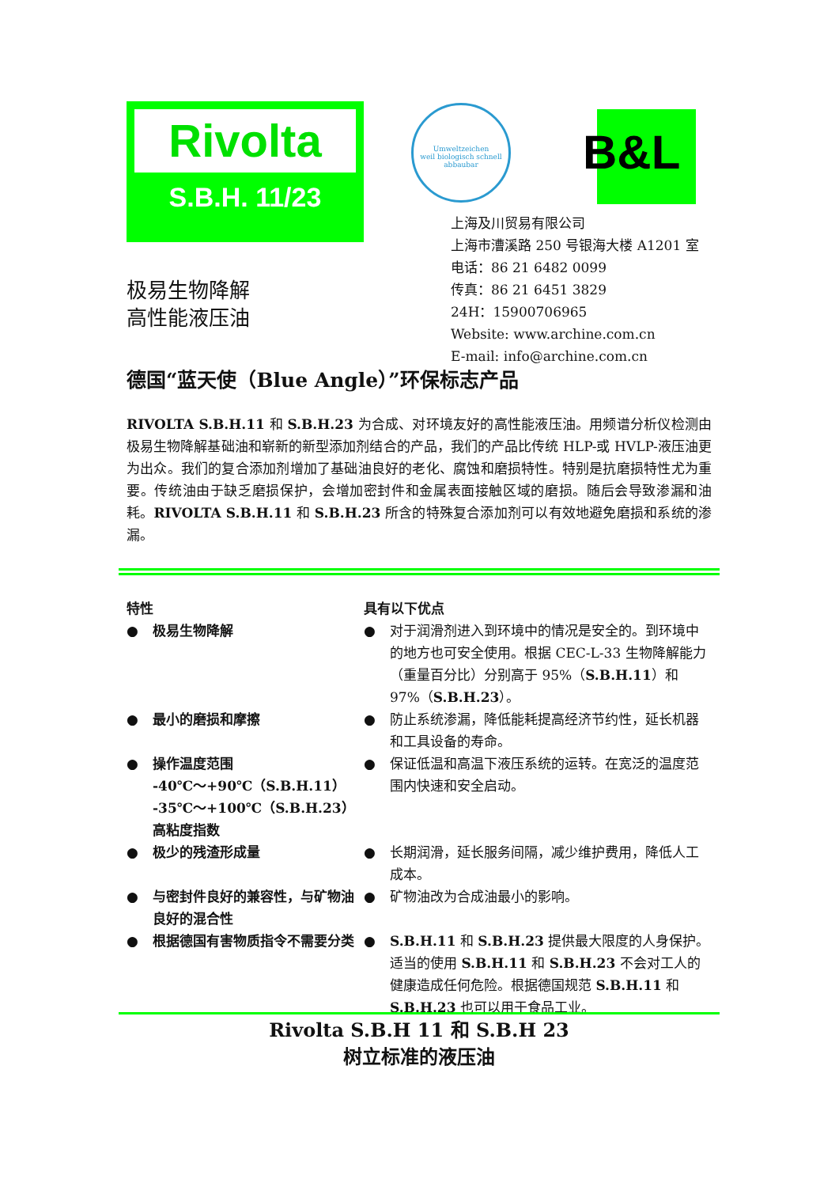Rivolta
S.B.H. 11/23
Umweltzeichen
weil biologisch schnell abbaubar
B&L
上海及川贸易有限公司
上海市漕溪路 250 号银海大楼 A1201 室
电话：86 21 6482 0099
传真：86 21 6451 3829
24H：15900706965
Website: www.archine.com.cn
E-mail: info@archine.com.cn
极易生物降解
高性能液压油
德国“蓝天使（Blue Angle）”环保标志产品
RIVOLTA S.B.H.11 和 S.B.H.23 为合成、对环境友好的高性能液压油。用频谱分析仪检测由极易生物降解基础油和崭新的新型添加剂结合的产品，我们的产品比传统 HLP-或 HVLP-液压油更为出众。我们的复合添加剂增加了基础油良好的老化、腐蚀和磨损特性。特别是抗磨损特性尤为重要。传统油由于缺乏磨损保护，会增加密封件和金属表面接触区域的磨损。随后会导致渗漏和油耗。RIVOLTA S.B.H.11 和 S.B.H.23 所含的特殊复合添加剂可以有效地避免磨损和系统的渗漏。
特性 具有以下优点
● 极易生物降解 ● 对于润滑剂进入到环境中的情况是安全的。到环境中的地方也可安全使用。根据 CEC-L-33 生物降解能力（重量百分比）分别高于 95%（S.B.H.11）和 97%（S.B.H.23）。
● 最小的磨损和摩擦 ● 防止系统渗漏，降低能耗提高经济节约性，延长机器和工具设备的寿命。
● 操作温度范围
-40℃～+90℃（S.B.H.11）
-35℃～+100℃（S.B.H.23）
高粘度指数
● 保证低温和高温下液压系统的运转。在宽泛的温度范围内快速和安全启动。
● 极少的残渣形成量 ● 长期润滑，延长服务间隔，减少维护费用，降低人工成本。
● 与密封件良好的兼容性，与矿物油良好的混合性
● 矿物油改为合成油最小的影响。
● 根据德国有害物质指令不需要分类 ● S.B.H.11 和 S.B.H.23 提供最大限度的人身保护。适当的使用 S.B.H.11 和 S.B.H.23 不会对工人的健康造成任何危险。根据德国规范 S.B.H.11 和 S.B.H.23 也可以用于食品工业。
Rivolta S.B.H 11 和 S.B.H 23
树立标准的液压油